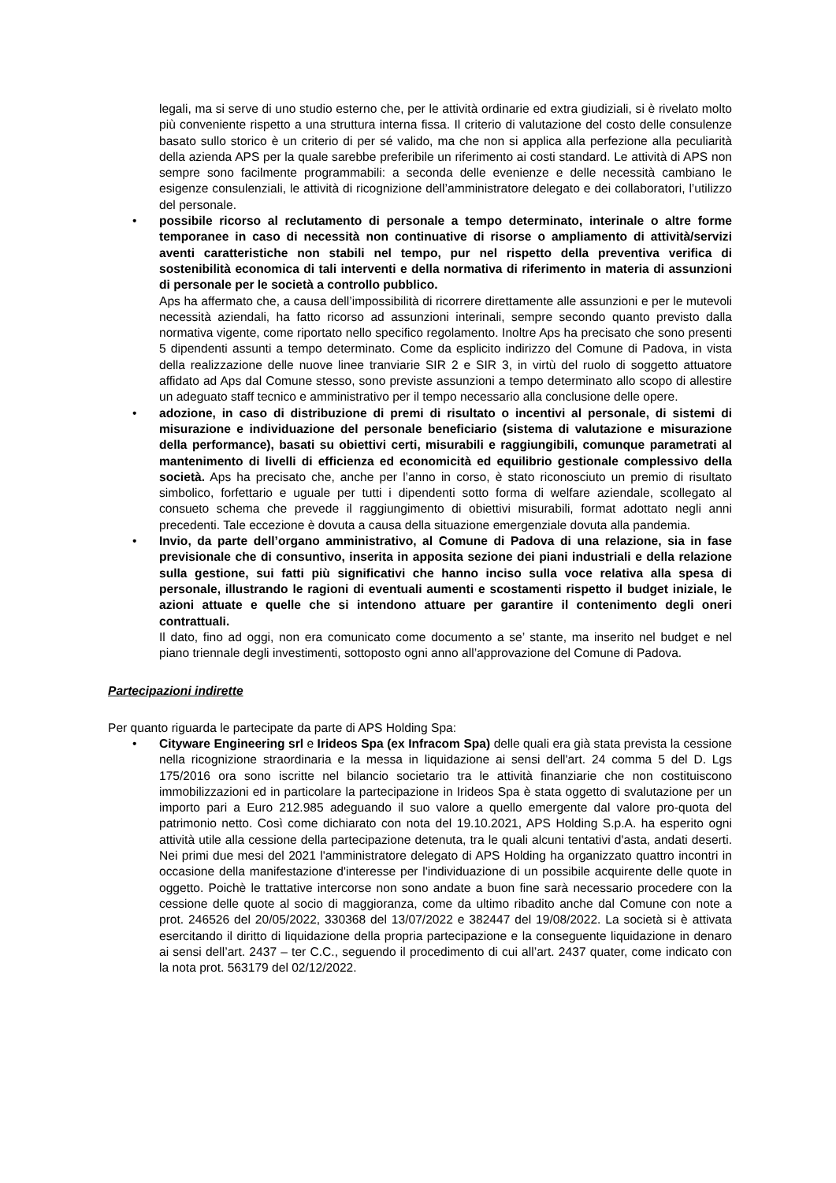legali, ma si serve di uno studio esterno che, per le attività ordinarie ed extra giudiziali, si è rivelato molto più conveniente rispetto a una struttura interna fissa. Il criterio di valutazione del costo delle consulenze basato sullo storico è un criterio di per sé valido, ma che non si applica alla perfezione alla peculiarità della azienda APS per la quale sarebbe preferibile un riferimento ai costi standard. Le attività di APS non sempre sono facilmente programmabili: a seconda delle evenienze e delle necessità cambiano le esigenze consulenziali, le attività di ricognizione dell’amministratore delegato e dei collaboratori, l’utilizzo del personale.
• possibile ricorso al reclutamento di personale a tempo determinato, interinale o altre forme temporanee in caso di necessità non continuative di risorse o ampliamento di attività/servizi aventi caratteristiche non stabili nel tempo, pur nel rispetto della preventiva verifica di sostenibilità economica di tali interventi e della normativa di riferimento in materia di assunzioni di personale per le società a controllo pubblico.
Aps ha affermato che, a causa dell’impossibilità di ricorrere direttamente alle assunzioni e per le mutevoli necessità aziendali, ha fatto ricorso ad assunzioni interinali, sempre secondo quanto previsto dalla normativa vigente, come riportato nello specifico regolamento. Inoltre Aps ha precisato che sono presenti 5 dipendenti assunti a tempo determinato. Come da esplicito indirizzo del Comune di Padova, in vista della realizzazione delle nuove linee tranviarie SIR 2 e SIR 3, in virtù del ruolo di soggetto attuatore affidato ad Aps dal Comune stesso, sono previste assunzioni a tempo determinato allo scopo di allestire un adeguato staff tecnico e amministrativo per il tempo necessario alla conclusione delle opere.
• adozione, in caso di distribuzione di premi di risultato o incentivi al personale, di sistemi di misurazione e individuazione del personale beneficiario (sistema di valutazione e misurazione della performance), basati su obiettivi certi, misurabili e raggiungibili, comunque parametrati al mantenimento di livelli di efficienza ed economicità ed equilibrio gestionale complessivo della società. Aps ha precisato che, anche per l’anno in corso, è stato riconosciuto un premio di risultato simbolico, forfettario e uguale per tutti i dipendenti sotto forma di welfare aziendale, scollegato al consueto schema che prevede il raggiungimento di obiettivi misurabili, format adottato negli anni precedenti. Tale eccezione è dovuta a causa della situazione emergenziale dovuta alla pandemia.
• Invio, da parte dell’organo amministrativo, al Comune di Padova di una relazione, sia in fase previsionale che di consuntivo, inserita in apposita sezione dei piani industriali e della relazione sulla gestione, sui fatti più significativi che hanno inciso sulla voce relativa alla spesa di personale, illustrando le ragioni di eventuali aumenti e scostamenti rispetto il budget iniziale, le azioni attuate e quelle che si intendono attuare per garantire il contenimento degli oneri contrattuali.
Il dato, fino ad oggi, non era comunicato come documento a se’ stante, ma inserito nel budget e nel piano triennale degli investimenti, sottoposto ogni anno all’approvazione del Comune di Padova.
Partecipazioni indirette
Per quanto riguarda le partecipate da parte di APS Holding Spa:
• Cityware Engineering srl e Irideos Spa (ex Infracom Spa) delle quali era già stata prevista la cessione nella ricognizione straordinaria e la messa in liquidazione ai sensi dell'art. 24 comma 5 del D. Lgs 175/2016 ora sono iscritte nel bilancio societario tra le attività finanziarie che non costituiscono immobilizzazioni ed in particolare la partecipazione in Irideos Spa è stata oggetto di svalutazione per un importo pari a Euro 212.985 adeguando il suo valore a quello emergente dal valore pro-quota del patrimonio netto. Così come dichiarato con nota del 19.10.2021, APS Holding S.p.A. ha esperito ogni attività utile alla cessione della partecipazione detenuta, tra le quali alcuni tentativi d'asta, andati deserti. Nei primi due mesi del 2021 l'amministratore delegato di APS Holding ha organizzato quattro incontri in occasione della manifestazione d'interesse per l'individuazione di un possibile acquirente delle quote in oggetto. Poichè le trattative intercorse non sono andate a buon fine sarà necessario procedere con la cessione delle quote al socio di maggioranza, come da ultimo ribadito anche dal Comune con note a prot. 246526 del 20/05/2022, 330368 del 13/07/2022 e 382447 del 19/08/2022. La società si è attivata esercitando il diritto di liquidazione della propria partecipazione e la conseguente liquidazione in denaro ai sensi dell’art. 2437 – ter C.C., seguendo il procedimento di cui all’art. 2437 quater, come indicato con la nota prot. 563179 del 02/12/2022.